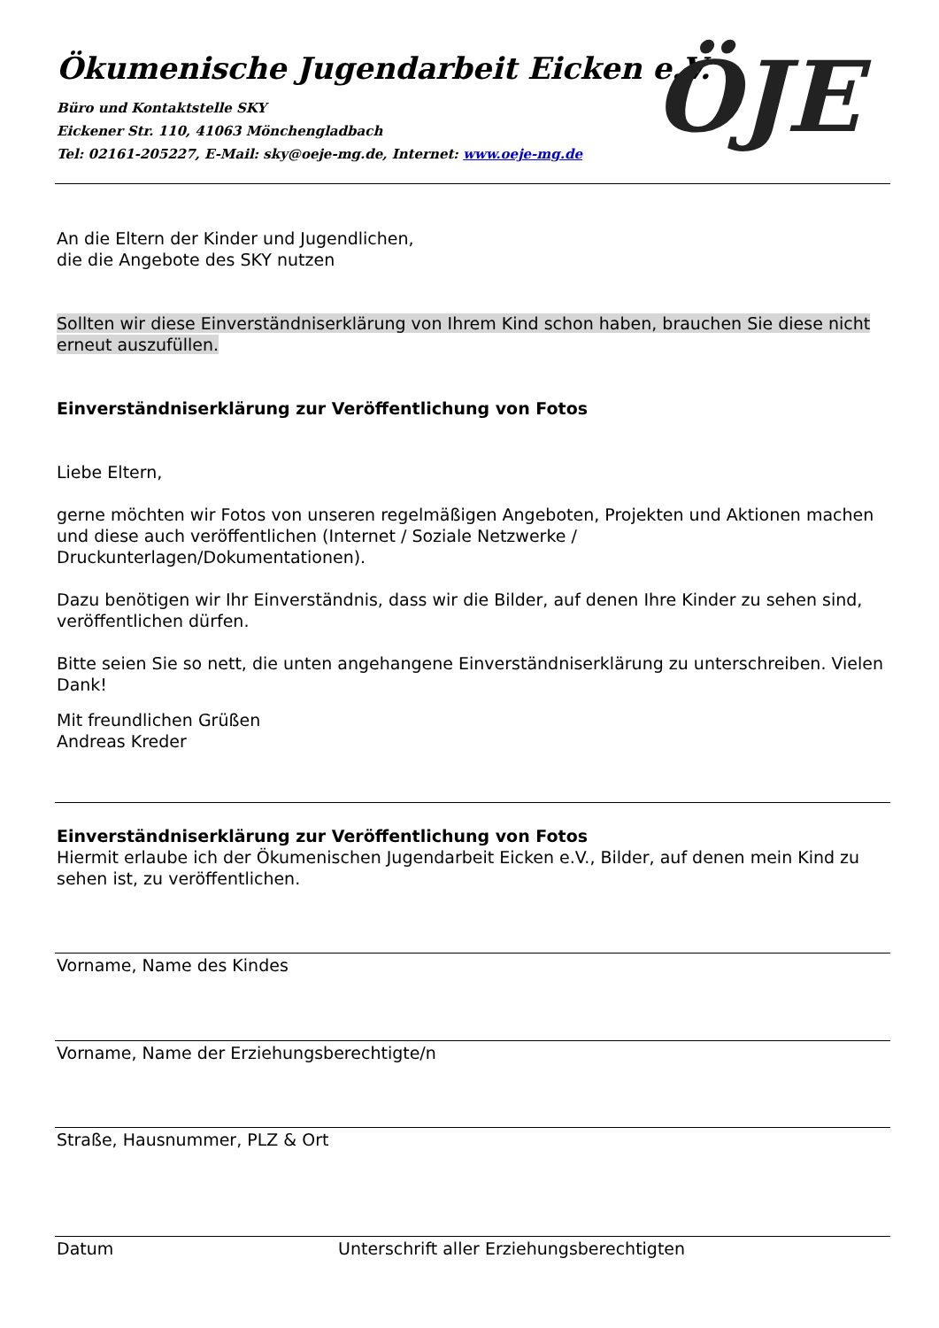Ökumenische Jugendarbeit Eicken e.V.
Büro und Kontaktstelle SKY
Eickener Str. 110, 41063 Mönchengladbach
Tel: 02161-205227, E-Mail: sky@oeje-mg.de, Internet: www.oeje-mg.de
ÖJE
An die Eltern der Kinder und Jugendlichen,
die die Angebote des SKY nutzen
Sollten wir diese Einverständniserklärung von Ihrem Kind schon haben, brauchen Sie diese nicht erneut auszufüllen.
Einverständniserklärung zur Veröffentlichung von Fotos
Liebe Eltern,
gerne möchten wir Fotos von unseren regelmäßigen Angeboten, Projekten und Aktionen machen und diese auch veröffentlichen (Internet / Soziale Netzwerke / Druckunterlagen/Dokumentationen).
Dazu benötigen wir Ihr Einverständnis, dass wir die Bilder, auf denen Ihre Kinder zu sehen sind, veröffentlichen dürfen.
Bitte seien Sie so nett, die unten angehangene Einverständniserklärung zu unterschreiben. Vielen Dank!
Mit freundlichen Grüßen
Andreas Kreder
Einverständniserklärung zur Veröffentlichung von Fotos
Hiermit erlaube ich der Ökumenischen Jugendarbeit Eicken e.V., Bilder, auf denen mein Kind zu sehen ist, zu veröffentlichen.
Vorname, Name des Kindes
Vorname, Name der Erziehungsberechtigte/n
Straße, Hausnummer, PLZ & Ort
Datum Unterschrift aller Erziehungsberechtigten